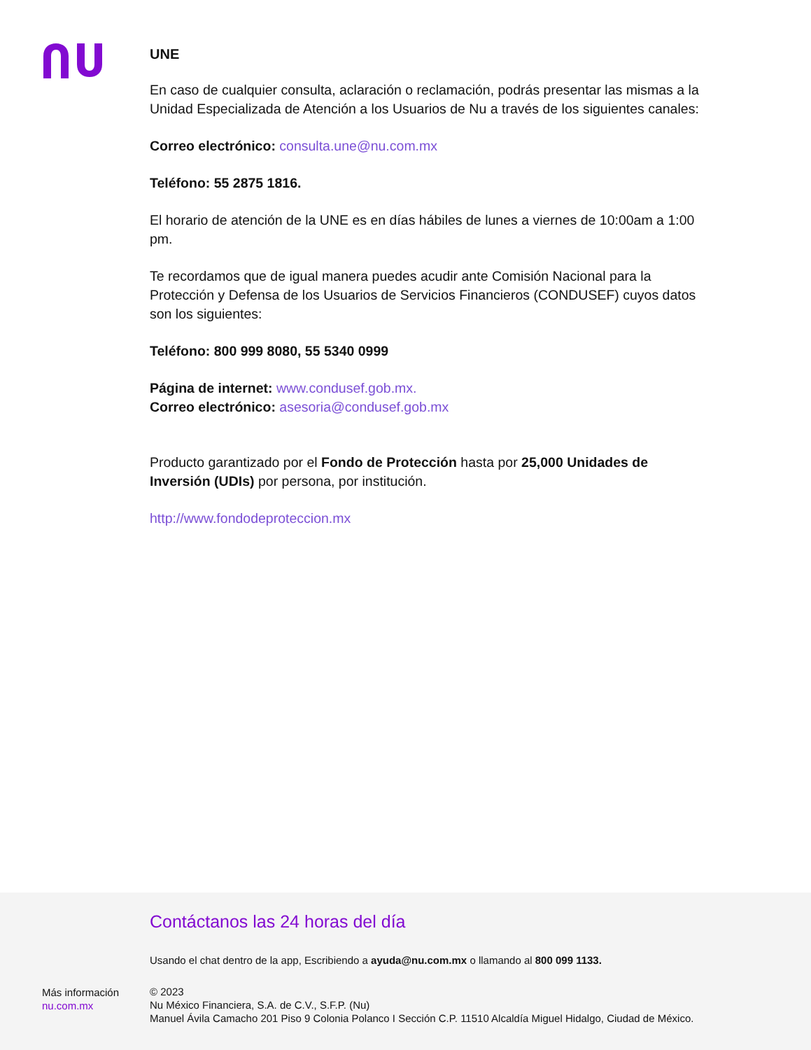UNE
En caso de cualquier consulta, aclaración o reclamación, podrás presentar las mismas a la Unidad Especializada de Atención a los Usuarios de Nu a través de los siguientes canales:
Correo electrónico: consulta.une@nu.com.mx
Teléfono: 55 2875 1816.
El horario de atención de la UNE es en días hábiles de lunes a viernes de 10:00am a 1:00 pm.
Te recordamos que de igual manera puedes acudir ante Comisión Nacional para la Protección y Defensa de los Usuarios de Servicios Financieros (CONDUSEF) cuyos datos son los siguientes:
Teléfono: 800 999 8080, 55 5340 0999
Página de internet: www.condusef.gob.mx.
Correo electrónico: asesoria@condusef.gob.mx
Producto garantizado por el Fondo de Protección hasta por 25,000 Unidades de Inversión (UDIs) por persona, por institución.
http://www.fondodeproteccion.mx
Más información
nu.com.mx
Contáctanos las 24 horas del día
Usando el chat dentro de la app, Escribiendo a ayuda@nu.com.mx o llamando al 800 099 1133.
© 2023
Nu México Financiera, S.A. de C.V., S.F.P. (Nu)
Manuel Ávila Camacho 201 Piso 9 Colonia Polanco I Sección C.P. 11510 Alcaldía Miguel Hidalgo, Ciudad de México.